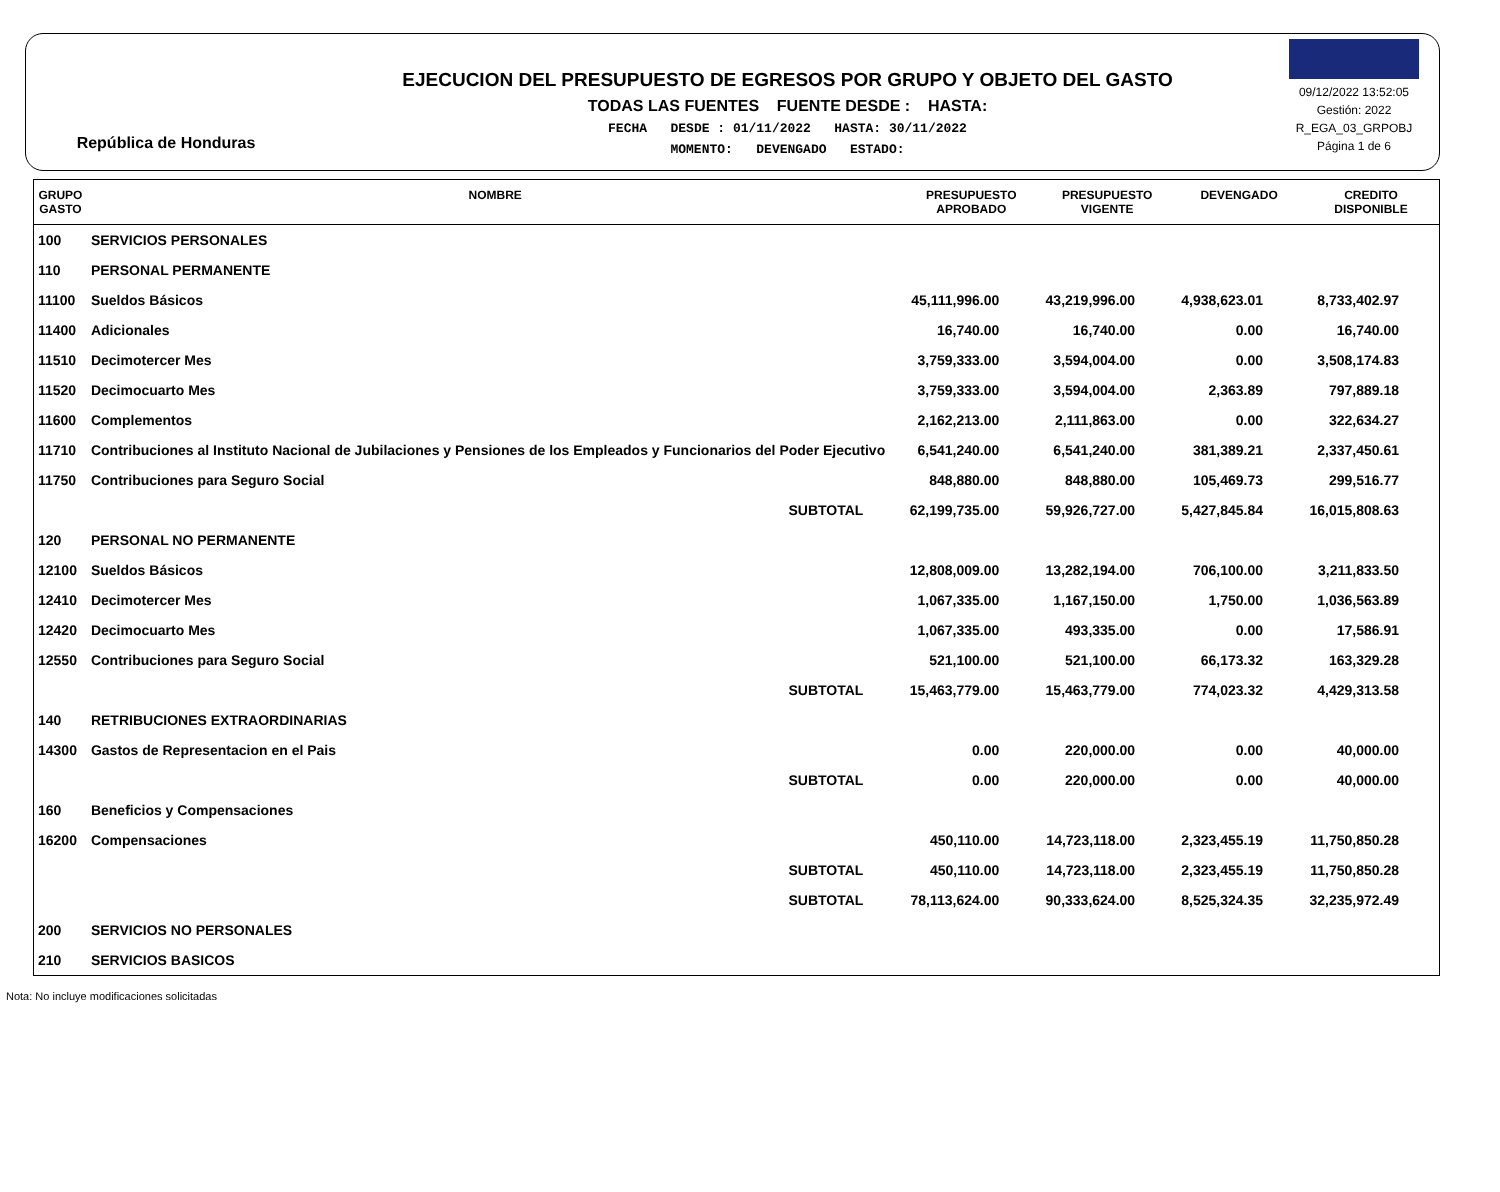República de Honduras
EJECUCION DEL PRESUPUESTO DE EGRESOS POR GRUPO Y OBJETO DEL GASTO
TODAS LAS FUENTES FUENTE DESDE : HASTA:
FECHA DESDE : 01/11/2022 HASTA: 30/11/2022
MOMENTO: DEVENGADO ESTADO:
09/12/2022 13:52:05
Gestión: 2022
R_EGA_03_GRPOBJ
Página 1 de 6
| GRUPO GASTO | NOMBRE | PRESUPUESTO APROBADO | PRESUPUESTO VIGENTE | DEVENGADO | CREDITO DISPONIBLE |
| --- | --- | --- | --- | --- | --- |
| 100 | SERVICIOS PERSONALES | | | | |
| 110 | PERSONAL PERMANENTE | | | | |
| 11100 | Sueldos Básicos | 45,111,996.00 | 43,219,996.00 | 4,938,623.01 | 8,733,402.97 |
| 11400 | Adicionales | 16,740.00 | 16,740.00 | 0.00 | 16,740.00 |
| 11510 | Decimotercer Mes | 3,759,333.00 | 3,594,004.00 | 0.00 | 3,508,174.83 |
| 11520 | Decimocuarto Mes | 3,759,333.00 | 3,594,004.00 | 2,363.89 | 797,889.18 |
| 11600 | Complementos | 2,162,213.00 | 2,111,863.00 | 0.00 | 322,634.27 |
| 11710 | Contribuciones al Instituto Nacional de Jubilaciones y Pensiones de los Empleados y Funcionarios del Poder Ejecutivo | 6,541,240.00 | 6,541,240.00 | 381,389.21 | 2,337,450.61 |
| 11750 | Contribuciones para Seguro Social | 848,880.00 | 848,880.00 | 105,469.73 | 299,516.77 |
| | SUBTOTAL | 62,199,735.00 | 59,926,727.00 | 5,427,845.84 | 16,015,808.63 |
| 120 | PERSONAL NO PERMANENTE | | | | |
| 12100 | Sueldos Básicos | 12,808,009.00 | 13,282,194.00 | 706,100.00 | 3,211,833.50 |
| 12410 | Decimotercer Mes | 1,067,335.00 | 1,167,150.00 | 1,750.00 | 1,036,563.89 |
| 12420 | Decimocuarto Mes | 1,067,335.00 | 493,335.00 | 0.00 | 17,586.91 |
| 12550 | Contribuciones para Seguro Social | 521,100.00 | 521,100.00 | 66,173.32 | 163,329.28 |
| | SUBTOTAL | 15,463,779.00 | 15,463,779.00 | 774,023.32 | 4,429,313.58 |
| 140 | RETRIBUCIONES EXTRAORDINARIAS | | | | |
| 14300 | Gastos de Representacion en el Pais | 0.00 | 220,000.00 | 0.00 | 40,000.00 |
| | SUBTOTAL | 0.00 | 220,000.00 | 0.00 | 40,000.00 |
| 160 | Beneficios y Compensaciones | | | | |
| 16200 | Compensaciones | 450,110.00 | 14,723,118.00 | 2,323,455.19 | 11,750,850.28 |
| | SUBTOTAL | 450,110.00 | 14,723,118.00 | 2,323,455.19 | 11,750,850.28 |
| | SUBTOTAL | 78,113,624.00 | 90,333,624.00 | 8,525,324.35 | 32,235,972.49 |
| 200 | SERVICIOS NO PERSONALES | | | | |
| 210 | SERVICIOS BASICOS | | | | |
Nota: No incluye modificaciones solicitadas